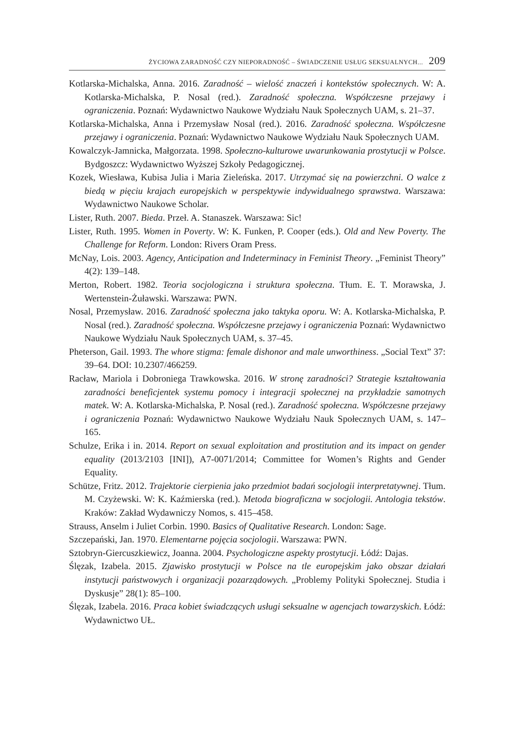ŻYCIOWA ZARADNOŚĆ CZY NIEPORADNOŚĆ – ŚWIADCZENIE USŁUG SEKSUALNYCH... 209
Kotlarska-Michalska, Anna. 2016. Zaradność – wielość znaczeń i kontekstów społecznych. W: A. Kotlarska-Michalska, P. Nosal (red.). Zaradność społeczna. Współczesne przejawy i ograniczenia. Poznań: Wydawnictwo Naukowe Wydziału Nauk Społecznych UAM, s. 21–37.
Kotlarska-Michalska, Anna i Przemysław Nosal (red.). 2016. Zaradność społeczna. Współczesne przejawy i ograniczenia. Poznań: Wydawnictwo Naukowe Wydziału Nauk Społecznych UAM.
Kowalczyk-Jamnicka, Małgorzata. 1998. Społeczno-kulturowe uwarunkowania prostytucji w Polsce. Bydgoszcz: Wydawnictwo Wyższej Szkoły Pedagogicznej.
Kozek, Wiesława, Kubisa Julia i Maria Zieleńska. 2017. Utrzymać się na powierzchni. O walce z biedą w pięciu krajach europejskich w perspektywie indywidualnego sprawstwa. Warszawa: Wydawnictwo Naukowe Scholar.
Lister, Ruth. 2007. Bieda. Przeł. A. Stanaszek. Warszawa: Sic!
Lister, Ruth. 1995. Women in Poverty. W: K. Funken, P. Cooper (eds.). Old and New Poverty. The Challenge for Reform. London: Rivers Oram Press.
McNay, Lois. 2003. Agency, Anticipation and Indeterminacy in Feminist Theory. „Feminist Theory” 4(2): 139–148.
Merton, Robert. 1982. Teoria socjologiczna i struktura społeczna. Tłum. E. T. Morawska, J. Wertenstein-Żuławski. Warszawa: PWN.
Nosal, Przemysław. 2016. Zaradność społeczna jako taktyka oporu. W: A. Kotlarska-Michalska, P. Nosal (red.). Zaradność społeczna. Współczesne przejawy i ograniczenia Poznań: Wydawnictwo Naukowe Wydziału Nauk Społecznych UAM, s. 37–45.
Pheterson, Gail. 1993. The whore stigma: female dishonor and male unworthiness. „Social Text” 37: 39–64. DOI: 10.2307/466259.
Racław, Mariola i Dobroniega Trawkowska. 2016. W stronę zaradności? Strategie kształtowania zaradności beneficjentek systemu pomocy i integracji społecznej na przykładzie samotnych matek. W: A. Kotlarska-Michalska, P. Nosal (red.). Zaradność społeczna. Współczesne przejawy i ograniczenia Poznań: Wydawnictwo Naukowe Wydziału Nauk Społecznych UAM, s. 147–165.
Schulze, Erika i in. 2014. Report on sexual exploitation and prostitution and its impact on gender equality (2013/2103 [INI]), A7-0071/2014; Committee for Women’s Rights and Gender Equality.
Schütze, Fritz. 2012. Trajektorie cierpienia jako przedmiot badań socjologii interpretatywnej. Tłum. M. Czyżewski. W: K. Kaźmierska (red.). Metoda biograficzna w socjologii. Antologia tekstów. Kraków: Zakład Wydawniczy Nomos, s. 415–458.
Strauss, Anselm i Juliet Corbin. 1990. Basics of Qualitative Research. London: Sage.
Szczepański, Jan. 1970. Elementarne pojęcia socjologii. Warszawa: PWN.
Sztobryn-Giercuszkiewicz, Joanna. 2004. Psychologiczne aspekty prostytucji. Łódź: Dajas.
Ślęzak, Izabela. 2015. Zjawisko prostytucji w Polsce na tle europejskim jako obszar działań instytucji państwowych i organizacji pozarządowych. „Problemy Polityki Społecznej. Studia i Dyskusje” 28(1): 85–100.
Ślęzak, Izabela. 2016. Praca kobiet świadczących usługi seksualne w agencjach towarzyskich. Łódź: Wydawnictwo UŁ.